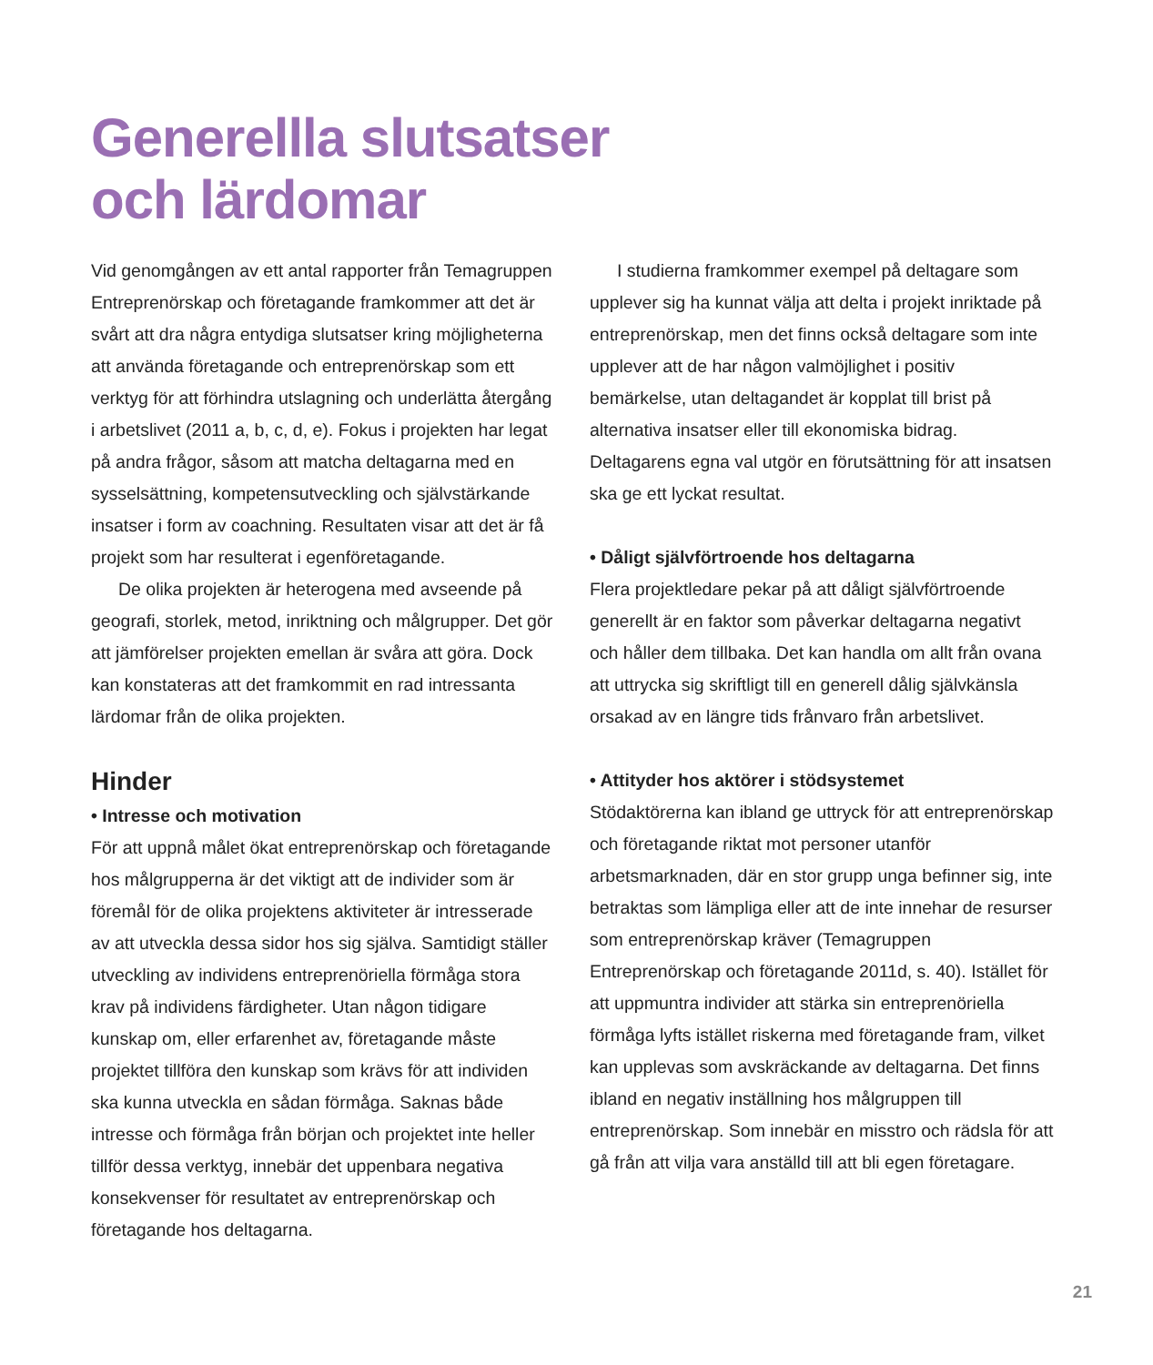Generellla slutsatser
och lärdomar
Vid genomgången av ett antal rapporter från Temagruppen Entreprenörskap och företagande framkommer att det är svårt att dra några entydiga slutsatser kring möjligheterna att använda företagande och entreprenörskap som ett verktyg för att förhindra utslagning och underlätta återgång i arbetslivet (2011 a, b, c, d, e). Fokus i projekten har legat på andra frågor, såsom att matcha deltagarna med en sysselsättning, kompetensutveckling och självstärkande insatser i form av coachning. Resultaten visar att det är få projekt som har resulterat i egenföretagande.
De olika projekten är heterogena med avseende på geografi, storlek, metod, inriktning och målgrupper. Det gör att jämförelser projekten emellan är svåra att göra. Dock kan konstateras att det framkommit en rad intressanta lärdomar från de olika projekten.
Hinder
• Intresse och motivation
För att uppnå målet ökat entreprenörskap och företagande hos målgrupperna är det viktigt att de individer som är föremål för de olika projektens aktiviteter är intresserade av att utveckla dessa sidor hos sig själva. Samtidigt ställer utveckling av individens entreprenöriella förmåga stora krav på individens färdigheter. Utan någon tidigare kunskap om, eller erfarenhet av, företagande måste projektet tillföra den kunskap som krävs för att individen ska kunna utveckla en sådan förmåga. Saknas både intresse och förmåga från början och projektet inte heller tillför dessa verktyg, innebär det uppenbara negativa konsekvenser för resultatet av entreprenörskap och företagande hos deltagarna.
I studierna framkommer exempel på deltagare som upplever sig ha kunnat välja att delta i projekt inriktade på entreprenörskap, men det finns också deltagare som inte upplever att de har någon valmöjlighet i positiv bemärkelse, utan deltagandet är kopplat till brist på alternativa insatser eller till ekonomiska bidrag. Deltagarens egna val utgör en förutsättning för att insatsen ska ge ett lyckat resultat.
• Dåligt självförtroende hos deltagarna
Flera projektledare pekar på att dåligt självförtroende generellt är en faktor som påverkar deltagarna negativt och håller dem tillbaka. Det kan handla om allt från ovana att uttrycka sig skriftligt till en generell dålig självkänsla orsakad av en längre tids frånvaro från arbetslivet.
• Attityder hos aktörer i stödsystemet
Stödaktörerna kan ibland ge uttryck för att entreprenörskap och företagande riktat mot personer utanför arbetsmarknaden, där en stor grupp unga befinner sig, inte betraktas som lämpliga eller att de inte innehar de resurser som entreprenörskap kräver (Temagruppen Entreprenörskap och företagande 2011d, s. 40). Istället för att uppmuntra individer att stärka sin entreprenöriella förmåga lyfts istället riskerna med företagande fram, vilket kan upplevas som avskräckande av deltagarna. Det finns ibland en negativ inställning hos målgruppen till entreprenörskap. Som innebär en misstro och rädsla för att gå från att vilja vara anställd till att bli egen företagare.
21